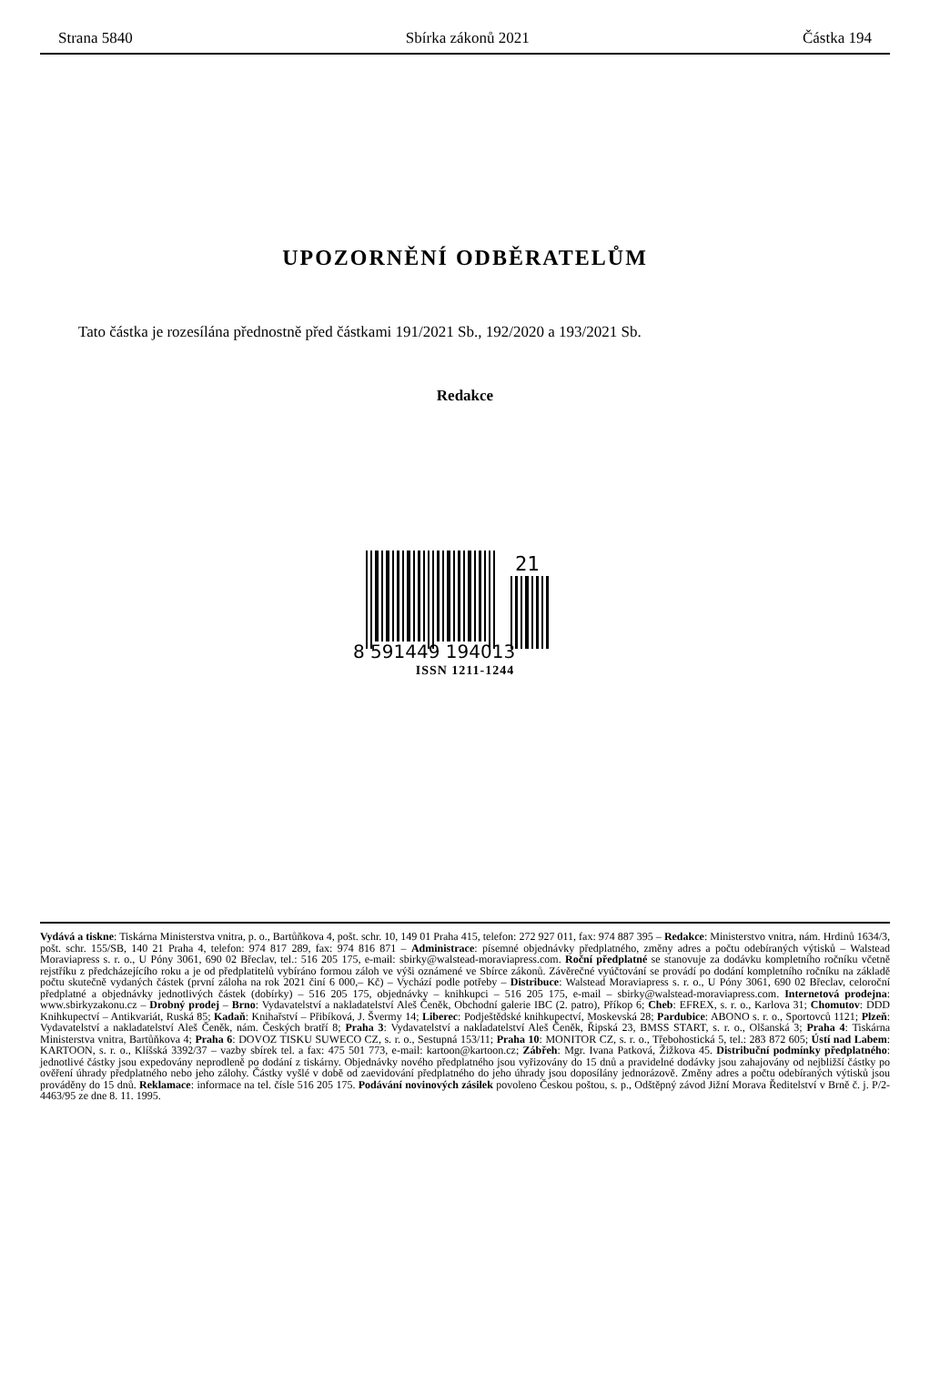Strana 5840 Sbírka zákonů 2021 Částka 194
UPOZORNĚNÍ ODBĚRATELŮM
Tato částka je rozesílána přednostně před částkami 191/2021 Sb., 192/2020 a 193/2021 Sb.
Redakce
21
8 591449 194013
ISSN 1211-1244
Vydává a tiskne: Tiskárna Ministerstva vnitra, p. o., Bartůňkova 4, pošt. schr. 10, 149 01 Praha 415, telefon: 272 927 011, fax: 974 887 395 – Redakce: Ministerstvo vnitra, nám. Hrdinů 1634/3, pošt. schr. 155/SB, 140 21 Praha 4, telefon: 974 817 289, fax: 974 816 871 – Administrace: písemné objednávky předplatného, změny adres a počtu odebíraných výtisků – Walstead Moraviapress s. r. o., U Póny 3061, 690 02 Břeclav, tel.: 516 205 175, e-mail: sbirky@walstead-moraviapress.com. Roční předplatné se stanovuje za dodávku kompletního ročníku včetně rejstříku z předcházejícího roku a je od předplatitelů vybíráno formou záloh ve výši oznámené ve Sbírce zákonů. Závěrečné vyúčtování se provádí po dodání kompletního ročníku na základě počtu skutečně vydaných částek (první záloha na rok 2021 činí 6 000,– Kč) – Vychází podle potřeby – Distribuce: Walstead Moraviapress s. r. o., U Póny 3061, 690 02 Břeclav, celoroční předplatné a objednávky jednotlivých částek (dobírky) – 516 205 175, objednávky – knihkupci – 516 205 175, e-mail – sbirky@walstead-moraviapress.com. Internetová prodejna: www.sbirkyzakonu.cz – Drobný prodej – Brno: Vydavatelství a nakladatelství Aleš Čeněk, Obchodní galerie IBC (2. patro), Příkop 6; Cheb: EFREX, s. r. o., Karlova 31; Chomutov: DDD Knihkupectví – Antikvariát, Ruská 85; Kadaň: Knihařství – Přibíková, J. Švermy 14; Liberec: Podještědské knihkupectví, Moskevská 28; Pardubice: ABONO s. r. o., Sportovců 1121; Plzeň: Vydavatelství a nakladatelství Aleš Čeněk, nám. Českých bratří 8; Praha 3: Vydavatelství a nakladatelství Aleš Čeněk, Řipská 23, BMSS START, s. r. o., Olšanská 3; Praha 4: Tiskárna Ministerstva vnitra, Bartůňkova 4; Praha 6: DOVOZ TISKU SUWECO CZ, s. r. o., Sestupná 153/11; Praha 10: MONITOR CZ, s. r. o., Třebohostická 5, tel.: 283 872 605; Ústí nad Labem: KARTOON, s. r. o., Klíšská 3392/37 – vazby sbírek tel. a fax: 475 501 773, e-mail: kartoon@kartoon.cz; Zábřeh: Mgr. Ivana Patková, Žižkova 45. Distribuční podmínky předplatného: jednotlivé částky jsou expedovány neprodleně po dodání z tiskárny. Objednávky nového předplatného jsou vyřizovány do 15 dnů a pravidelné dodávky jsou zahajovány od nejbližší částky po ověření úhrady předplatného nebo jeho zálohy. Částky vyšlé v době od zaevidování předplatného do jeho úhrady jsou doposílány jednorázově. Změny adres a počtu odebíraných výtisků jsou prováděny do 15 dnů. Reklamace: informace na tel. čísle 516 205 175. Podávání novinových zásilek povoleno Českou poštou, s. p., Odštěpný závod Jižní Morava Ředitelství v Brně č. j. P/2-4463/95 ze dne 8. 11. 1995.